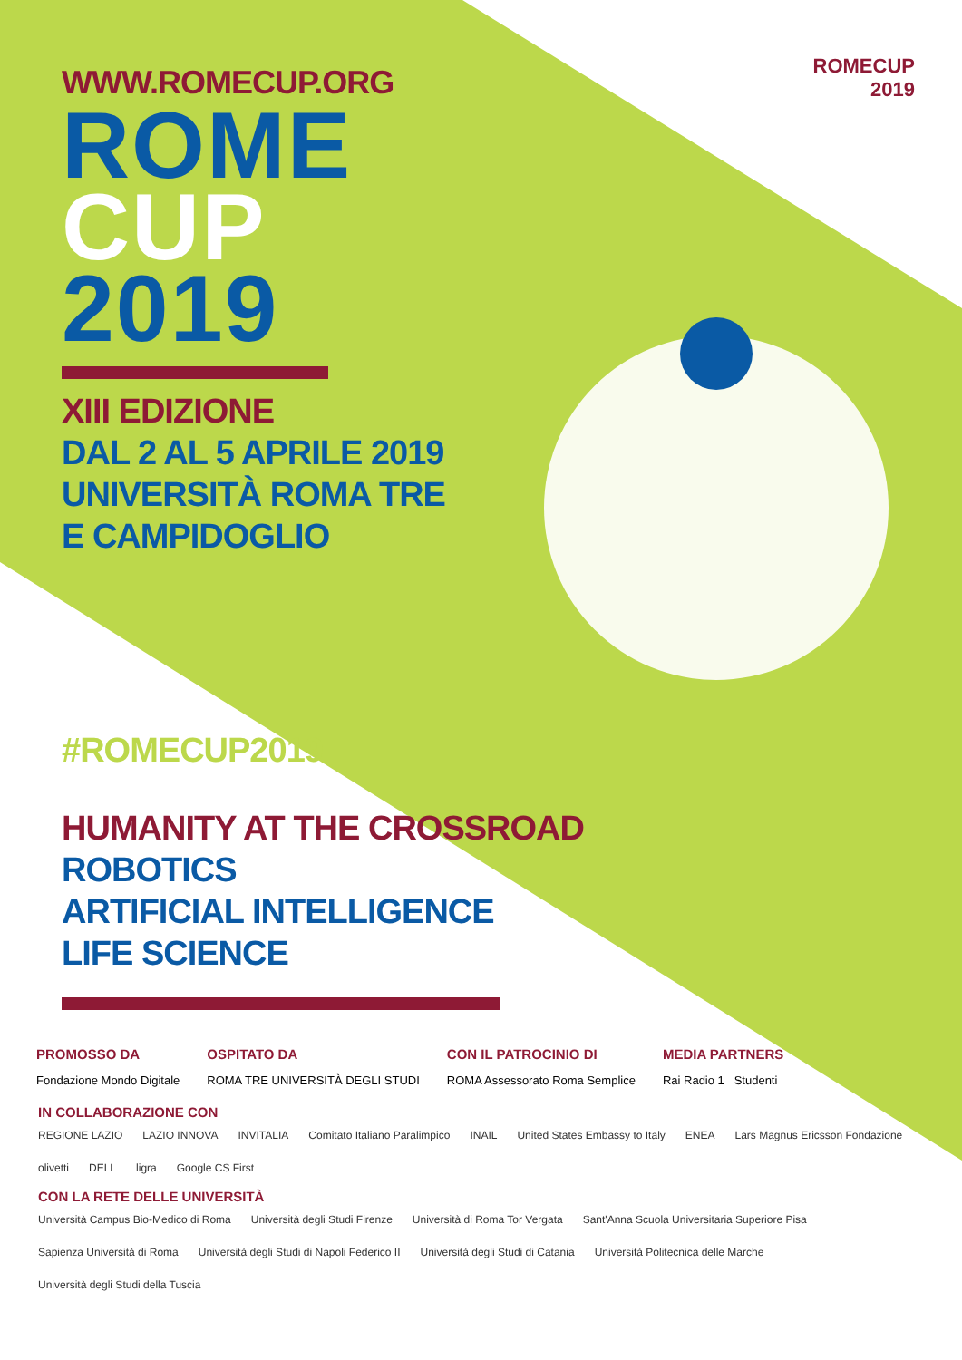ROMECUP
2019
WWW.ROMECUP.ORG
ROME
CUP
2019
XIII EDIZIONE
DAL 2 AL 5 APRILE 2019
UNIVERSITÀ ROMA TRE
E CAMPIDOGLIO
#ROMECUP2019
HUMANITY AT THE CROSSROAD
ROBOTICS
ARTIFICIAL INTELLIGENCE
LIFE SCIENCE
PROMOSSO DA
Fondazione Mondo Digitale
OSPITATO DA
ROMA TRE UNIVERSITÀ DEGLI STUDI
CON IL PATROCINIO DI
ROMA Assessorato Roma Semplice
MEDIA PARTNERS
Rai Radio 1 Studenti
IN COLLABORAZIONE CON
REGIONE LAZIO LAZIO INNOVA INVITALIA Comitato Italiano Paralimpico INAIL United States Embassy to Italy ENEA Lars Magnus Ericsson Fondazione olivetti DELL ligra Google CS First
CON LA RETE DELLE UNIVERSITÀ
Università Campus Bio-Medico di Roma Università degli Studi Firenze Università di Roma Tor Vergata Sant'Anna Scuola Universitaria Superiore Pisa Sapienza Università di Roma Università degli Studi di Napoli Federico II Università degli Studi di Catania Università Politecnica delle Marche Università degli Studi della Tuscia